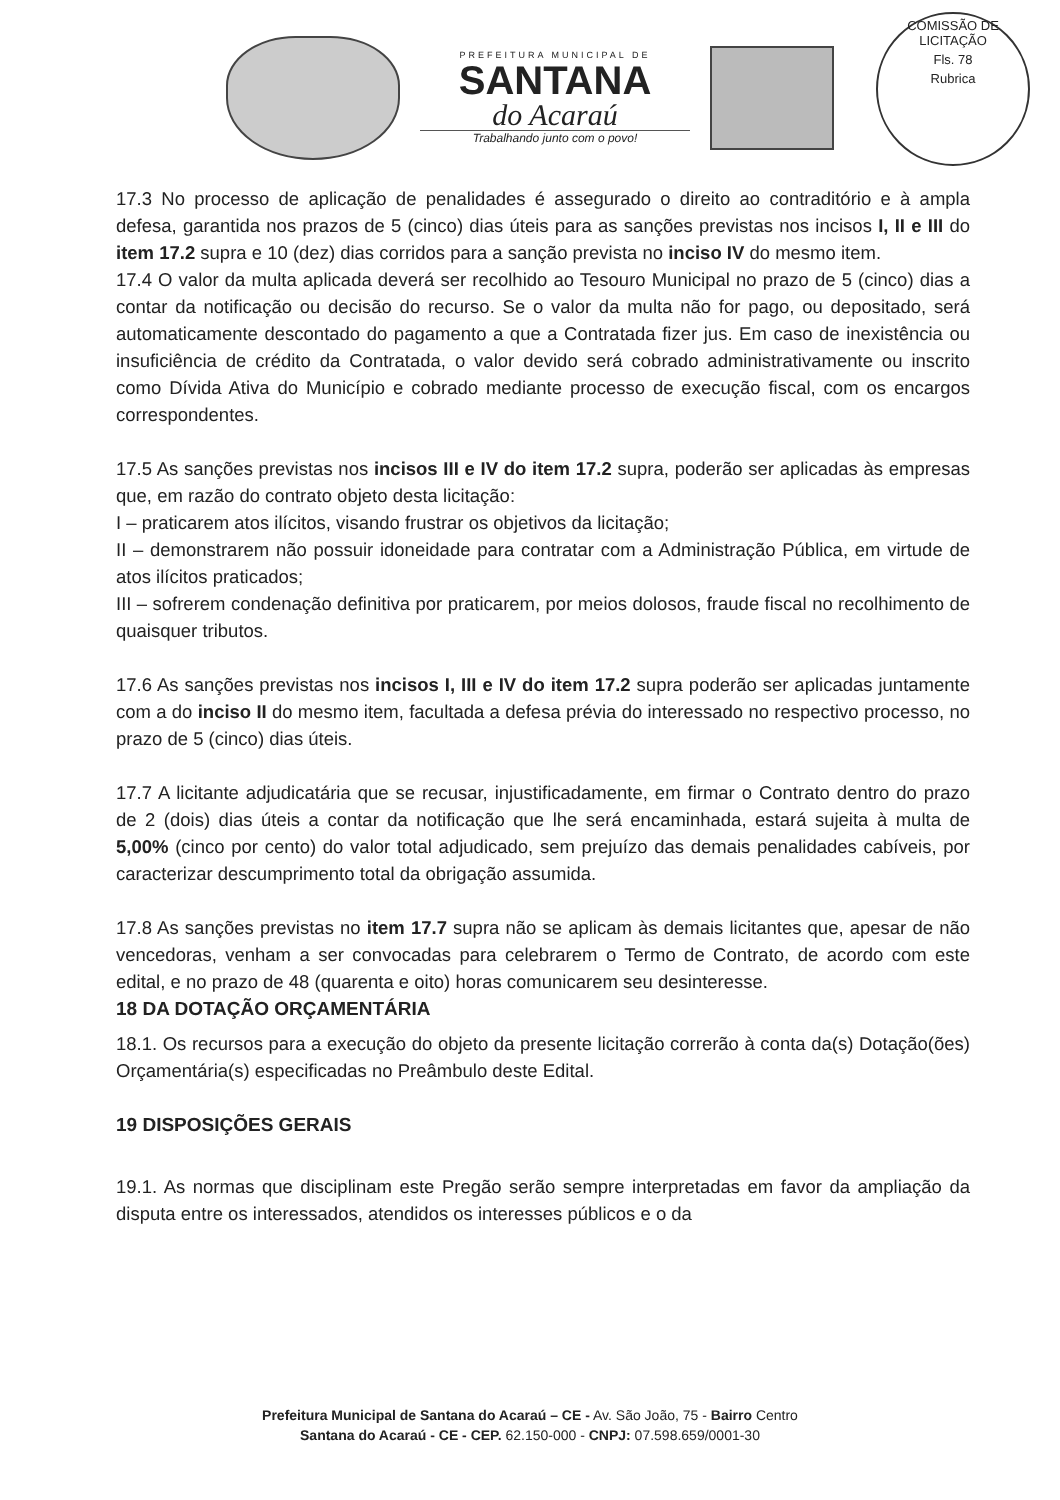PREFEITURA MUNICIPAL DE
SANTANA
do Acaraú
Trabalhando junto com o povo!
COMISSÃO DE LICITAÇÃO
Fls. 78
Rubrica
17.3 No processo de aplicação de penalidades é assegurado o direito ao contraditório e à ampla defesa, garantida nos prazos de 5 (cinco) dias úteis para as sanções previstas nos incisos I, II e III do item 17.2 supra e 10 (dez) dias corridos para a sanção prevista no inciso IV do mesmo item.
17.4 O valor da multa aplicada deverá ser recolhido ao Tesouro Municipal no prazo de 5 (cinco) dias a contar da notificação ou decisão do recurso. Se o valor da multa não for pago, ou depositado, será automaticamente descontado do pagamento a que a Contratada fizer jus. Em caso de inexistência ou insuficiência de crédito da Contratada, o valor devido será cobrado administrativamente ou inscrito como Dívida Ativa do Município e cobrado mediante processo de execução fiscal, com os encargos correspondentes.
17.5 As sanções previstas nos incisos III e IV do item 17.2 supra, poderão ser aplicadas às empresas que, em razão do contrato objeto desta licitação:
I – praticarem atos ilícitos, visando frustrar os objetivos da licitação;
II – demonstrarem não possuir idoneidade para contratar com a Administração Pública, em virtude de atos ilícitos praticados;
III – sofrerem condenação definitiva por praticarem, por meios dolosos, fraude fiscal no recolhimento de quaisquer tributos.
17.6 As sanções previstas nos incisos I, III e IV do item 17.2 supra poderão ser aplicadas juntamente com a do inciso II do mesmo item, facultada a defesa prévia do interessado no respectivo processo, no prazo de 5 (cinco) dias úteis.
17.7 A licitante adjudicatária que se recusar, injustificadamente, em firmar o Contrato dentro do prazo de 2 (dois) dias úteis a contar da notificação que lhe será encaminhada, estará sujeita à multa de 5,00% (cinco por cento) do valor total adjudicado, sem prejuízo das demais penalidades cabíveis, por caracterizar descumprimento total da obrigação assumida.
17.8 As sanções previstas no item 17.7 supra não se aplicam às demais licitantes que, apesar de não vencedoras, venham a ser convocadas para celebrarem o Termo de Contrato, de acordo com este edital, e no prazo de 48 (quarenta e oito) horas comunicarem seu desinteresse.
18 DA DOTAÇÃO ORÇAMENTÁRIA
18.1. Os recursos para a execução do objeto da presente licitação correrão à conta da(s) Dotação(ões) Orçamentária(s) especificadas no Preâmbulo deste Edital.
19 DISPOSIÇÕES GERAIS
19.1. As normas que disciplinam este Pregão serão sempre interpretadas em favor da ampliação da disputa entre os interessados, atendidos os interesses públicos e o da
Prefeitura Municipal de Santana do Acaraú – CE - Av. São João, 75 - Bairro Centro
Santana do Acaraú - CE - CEP. 62.150-000 - CNPJ: 07.598.659/0001-30